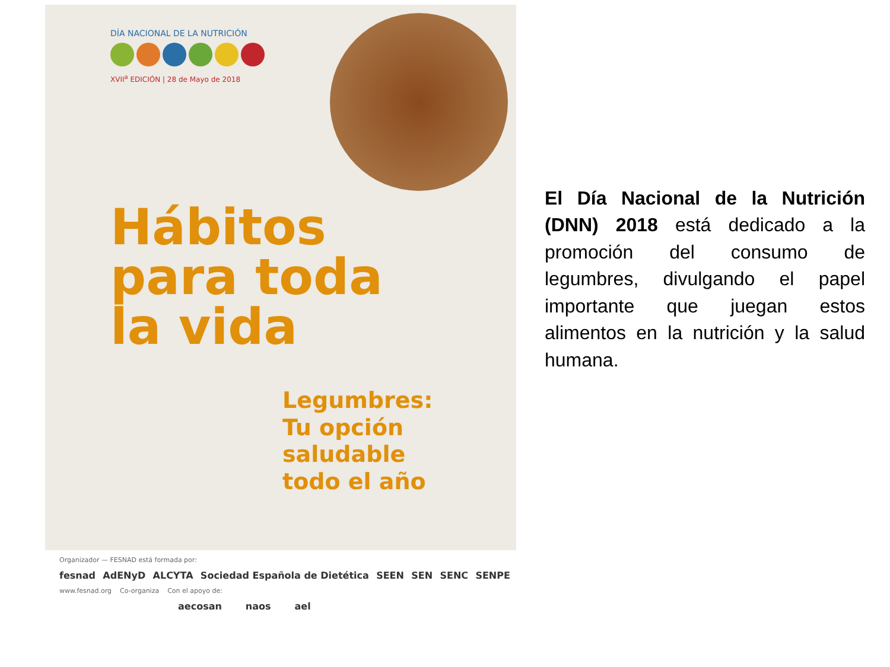DÍA NACIONAL DE LA NUTRICIÓN
XVII<sup>a</sup> EDICIÓN | 28 de Mayo de 2018
Hábitos
para toda
la vida
Legumbres:
Tu opción saludable
todo el año
Organizador — FESNAD está formada por:
fesnad AdENyD ALCYTA Sociedad Española de Dietética SEEN SEN SENC SENPE
www.fesnad.org Co-organiza Con el apoyo de:
aecosan naos ael
El Día Nacional de la Nutrición (DNN) 2018 está dedicado a la promoción del consumo de legumbres, divulgando el papel importante que juegan estos alimentos en la nutrición y la salud humana.